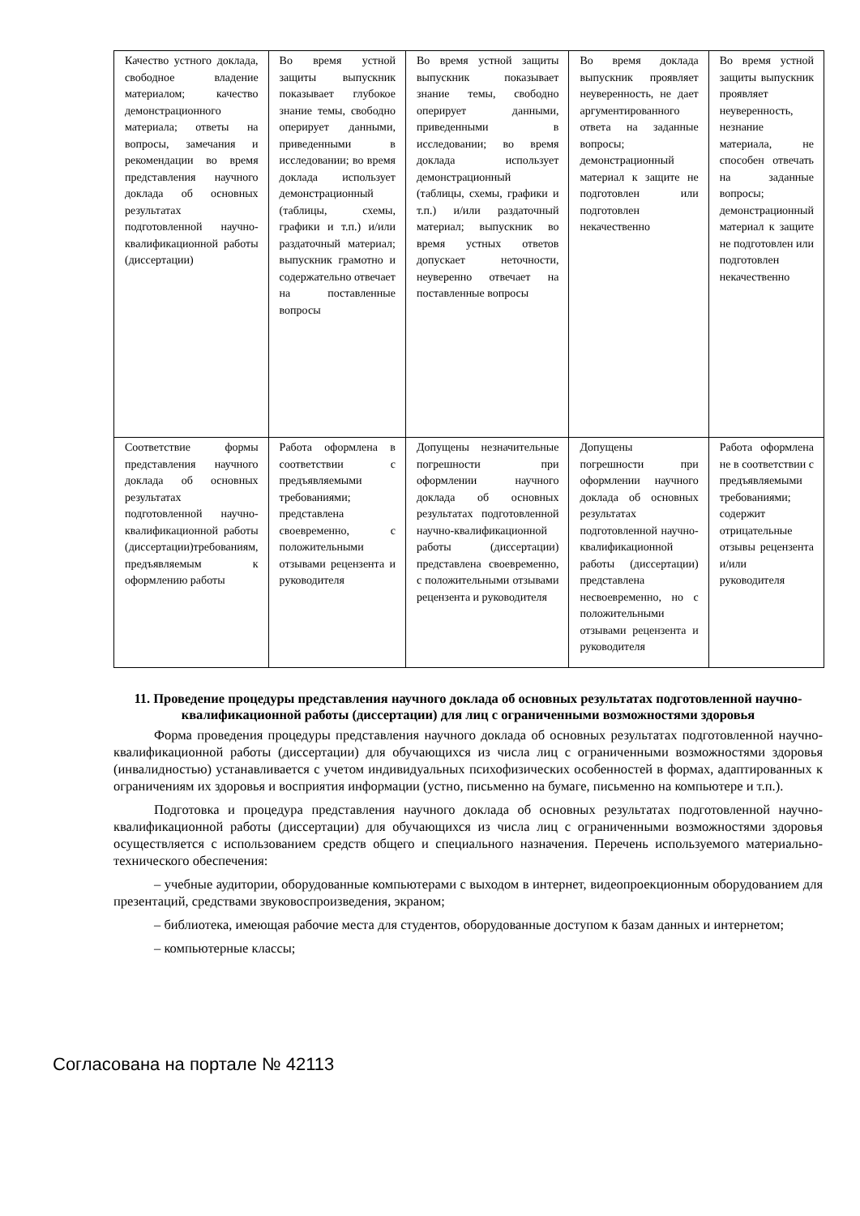| Качество устного доклада, свободное владение материалом; качество демонстрационного материала; ответы на вопросы, замечания и рекомендации во время представления научного доклада об основных результатах подготовленной научно-квалификационной работы (диссертации) | Во время устной защиты выпускник показывает глубокое знание темы, свободно оперирует данными, приведенными в исследовании; во время доклада использует демонстрационный (таблицы, схемы, графики и т.п.) и/или раздаточный материал; выпускник грамотно и содержательно отвечает на поставленные вопросы | Во время устной защиты выпускник показывает знание темы, свободно оперирует данными, приведенными в исследовании; во время доклада использует демонстрационный (таблицы, схемы, графики и т.п.) и/или раздаточный материал; выпускник во время устных ответов допускает неточности, неуверенно отвечает на поставленные вопросы | Во время доклада выпускник проявляет неуверенность, не дает аргументированного ответа на заданные вопросы; демонстрационный материал к защите не подготовлен или подготовлен некачественно | Во время устной защиты выпускник проявляет неуверенность, незнание материала, не способен отвечать на заданные вопросы; демонстрационный материал к защите не подготовлен или подготовлен некачественно |
| Соответствие формы представления научного доклада об основных результатах подготовленной научно-квалификационной работы (диссертации)требованиям, предъявляемым к оформлению работы | Работа оформлена в соответствии с предъявляемыми требованиями; представлена своевременно, с положительными отзывами рецензента и руководителя | Допущены незначительные погрешности при оформлении научного доклада об основных результатах подготовленной научно-квалификационной работы (диссертации) представлена своевременно, с положительными отзывами рецензента и руководителя | Допущены погрешности при оформлении научного доклада об основных результатах подготовленной научно-квалификационной работы (диссертации) представлена несвоевременно, но с положительными отзывами рецензента и руководителя | Работа оформлена не в соответствии с предъявляемыми требованиями; содержит отрицательные отзывы рецензента и/или руководителя |
11. Проведение процедуры представления научного доклада об основных результатах подготовленной научно-квалификационной работы (диссертации) для лиц с ограниченными возможностями здоровья
Форма проведения процедуры представления научного доклада об основных результатах подготовленной научно-квалификационной работы (диссертации) для обучающихся из числа лиц с ограниченными возможностями здоровья (инвалидностью) устанавливается с учетом индивидуальных психофизических особенностей в формах, адаптированных к ограничениям их здоровья и восприятия информации (устно, письменно на бумаге, письменно на компьютере и т.п.).
Подготовка и процедура представления научного доклада об основных результатах подготовленной научно-квалификационной работы (диссертации) для обучающихся из числа лиц с ограниченными возможностями здоровья осуществляется с использованием средств общего и специального назначения. Перечень используемого материально-технического обеспечения:
– учебные аудитории, оборудованные компьютерами с выходом в интернет, видеопроекционным оборудованием для презентаций, средствами звуковоспроизведения, экраном;
– библиотека, имеющая рабочие места для студентов, оборудованные доступом к базам данных и интернетом;
– компьютерные классы;
Согласована на портале № 42113